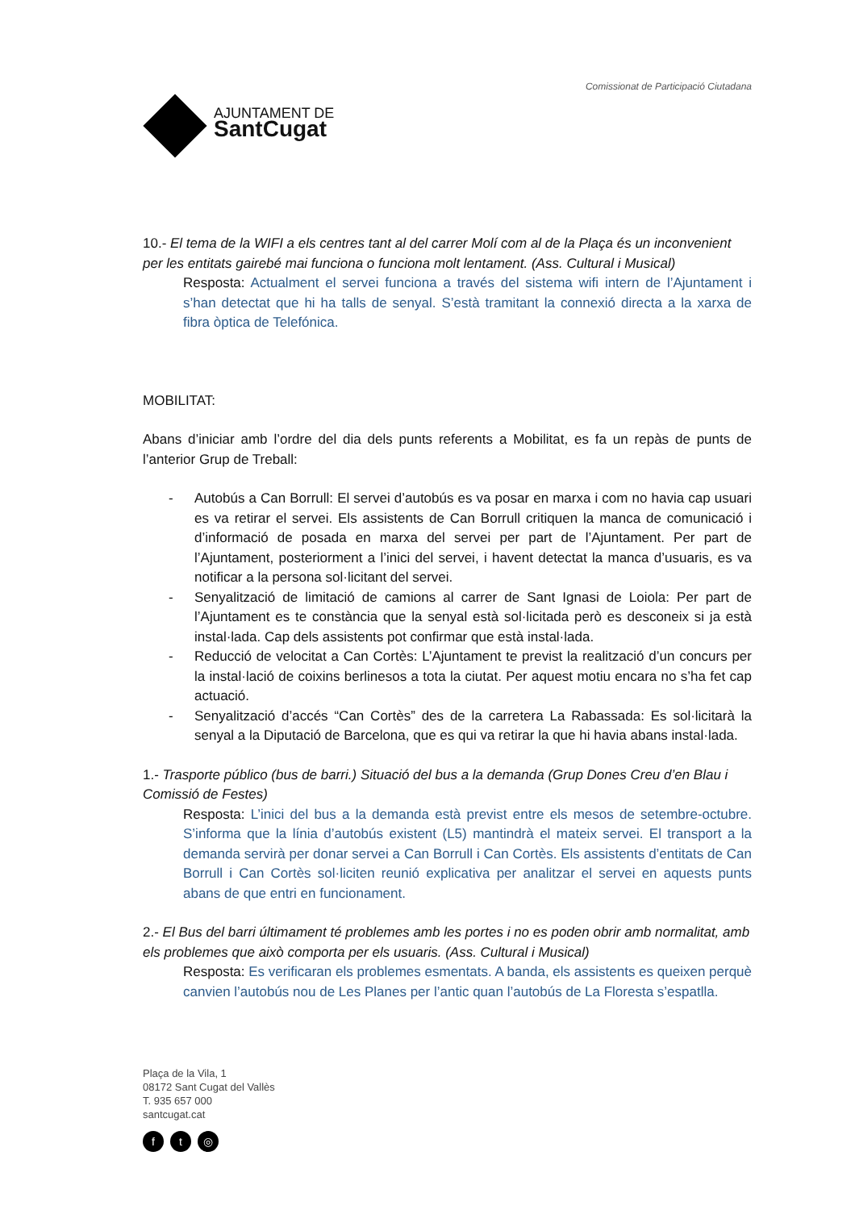AJUNTAMENT DE
SantCugat
Comissionat de Participació Ciutadana
10.- El tema de la WIFI a els centres tant al del carrer Molí com al de la Plaça és un inconvenient per les entitats gairebé mai funciona o funciona molt lentament. (Ass. Cultural i Musical)
Resposta: Actualment el servei funciona a través del sistema wifi intern de l’Ajuntament i s’han detectat que hi ha talls de senyal. S’està tramitant la connexió directa a la xarxa de fibra òptica de Telefónica.
MOBILITAT:
Abans d’iniciar amb l’ordre del dia dels punts referents a Mobilitat, es fa un repàs de punts de l’anterior Grup de Treball:
- Autobús a Can Borrull: El servei d’autobús es va posar en marxa i com no havia cap usuari es va retirar el servei. Els assistents de Can Borrull critiquen la manca de comunicació i d’informació de posada en marxa del servei per part de l’Ajuntament. Per part de l’Ajuntament, posteriorment a l’inici del servei, i havent detectat la manca d’usuaris, es va notificar a la persona sol·licitant del servei.
- Senyalització de limitació de camions al carrer de Sant Ignasi de Loiola: Per part de l’Ajuntament es te constància que la senyal està sol·licitada però es desconeix si ja està instal·lada. Cap dels assistents pot confirmar que està instal·lada.
- Reducció de velocitat a Can Cortès: L’Ajuntament te previst la realització d’un concurs per la instal·lació de coixins berlinesos a tota la ciutat. Per aquest motiu encara no s’ha fet cap actuació.
- Senyalització d’accés “Can Cortès” des de la carretera La Rabassada: Es sol·licitarà la senyal a la Diputació de Barcelona, que es qui va retirar la que hi havia abans instal·lada.
1.- Trasporte público (bus de barri.) Situació del bus a la demanda (Grup Dones Creu d’en Blau i Comissió de Festes)
Resposta: L’inici del bus a la demanda està previst entre els mesos de setembre-octubre. S’informa que la línia d’autobús existent (L5) mantindrà el mateix servei. El transport a la demanda servirà per donar servei a Can Borrull i Can Cortès. Els assistents d’entitats de Can Borrull i Can Cortès sol·liciten reunió explicativa per analitzar el servei en aquests punts abans de que entri en funcionament.
2.- El Bus del barri últimament té problemes amb les portes i no es poden obrir amb normalitat, amb els problemes que això comporta per els usuaris. (Ass. Cultural i Musical)
Resposta: Es verificaran els problemes esmentats. A banda, els assistents es queixen perquè canvien l’autobús nou de Les Planes per l’antic quan l’autobús de La Floresta s’espatlla.
Plaça de la Vila, 1
08172 Sant Cugat del Vallès
T. 935 657 000
santcugat.cat
ft ◎